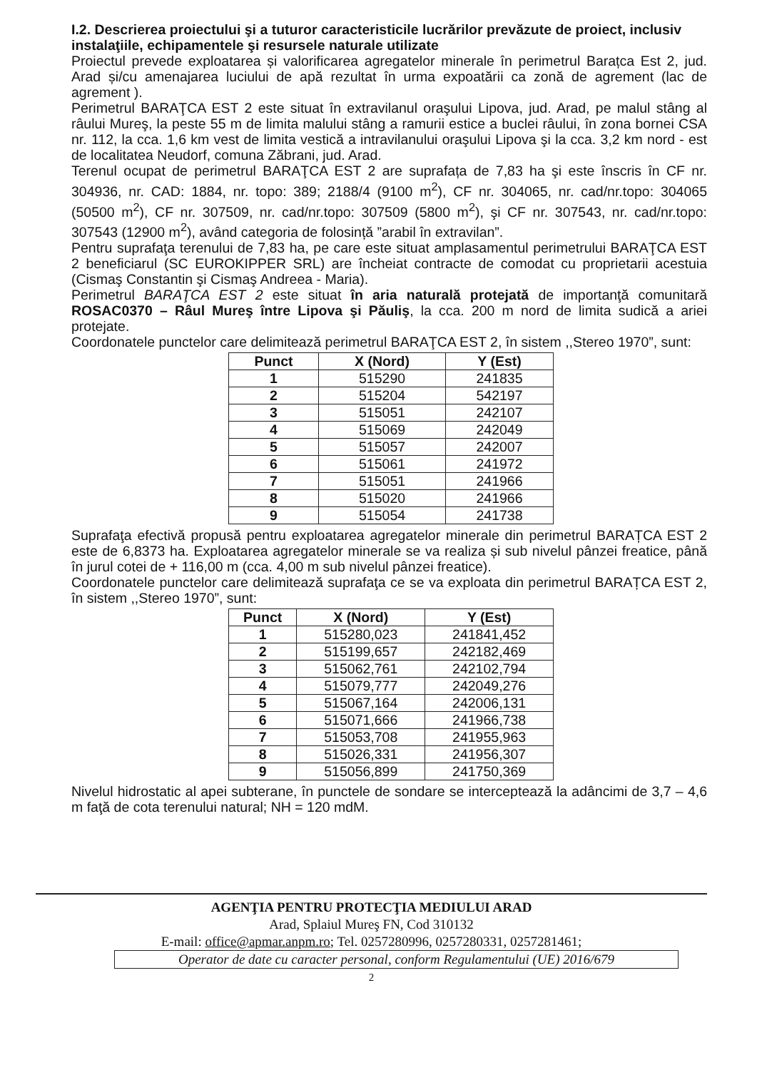I.2. Descrierea proiectului şi a tuturor caracteristicile lucrărilor prevăzute de proiect, inclusiv instalaţiile, echipamentele şi resursele naturale utilizate
Proiectul prevede exploatarea și valorificarea agregatelor minerale în perimetrul Barațca Est 2, jud. Arad și/cu amenajarea luciului de apă rezultat în urma expoatării ca zonă de agrement (lac de agrement ).
Perimetrul BARAŢCA EST 2 este situat în extravilanul oraşului Lipova, jud. Arad, pe malul stâng al râului Mureş, la peste 55 m de limita malului stâng a ramurii estice a buclei râului, în zona bornei CSA nr. 112, la cca. 1,6 km vest de limita vestică a intravilanului oraşului Lipova şi la cca. 3,2 km nord - est de localitatea Neudorf, comuna Zăbrani, jud. Arad.
Terenul ocupat de perimetrul BARAŢCA EST 2 are suprafața de 7,83 ha şi este înscris în CF nr. 304936, nr. CAD: 1884, nr. topo: 389; 2188/4 (9100 m<sup>2</sup>), CF nr. 304065, nr. cad/nr.topo: 304065 (50500 m<sup>2</sup>), CF nr. 307509, nr. cad/nr.topo: 307509 (5800 m<sup>2</sup>), şi CF nr. 307543, nr. cad/nr.topo: 307543 (12900 m<sup>2</sup>), având categoria de folosință ”arabil în extravilan”.
Pentru suprafaţa terenului de 7,83 ha, pe care este situat amplasamentul perimetrului BARAŢCA EST 2 beneficiarul (SC EUROKIPPER SRL) are încheiat contracte de comodat cu proprietarii acestuia (Cismaş Constantin şi Cismaş Andreea - Maria).
Perimetrul BARAŢCA EST 2 este situat în aria naturală protejată de importanţă comunitară ROSAC0370 – Râul Mureş între Lipova şi Păuliş, la cca. 200 m nord de limita sudică a ariei protejate.
Coordonatele punctelor care delimitează perimetrul BARAŢCA EST 2, în sistem ,,Stereo 1970”, sunt:
| Punct | X (Nord) | Y (Est) |
| --- | --- | --- |
| 1 | 515290 | 241835 |
| 2 | 515204 | 542197 |
| 3 | 515051 | 242107 |
| 4 | 515069 | 242049 |
| 5 | 515057 | 242007 |
| 6 | 515061 | 241972 |
| 7 | 515051 | 241966 |
| 8 | 515020 | 241966 |
| 9 | 515054 | 241738 |
Suprafaţa efectivă propusă pentru exploatarea agregatelor minerale din perimetrul BARAȚCA EST 2 este de 6,8373 ha. Exploatarea agregatelor minerale se va realiza și sub nivelul pânzei freatice, până în jurul cotei de + 116,00 m (cca. 4,00 m sub nivelul pânzei freatice).
Coordonatele punctelor care delimitează suprafaţa ce se va exploata din perimetrul BARAȚCA EST 2, în sistem ,,Stereo 1970”, sunt:
| Punct | X (Nord) | Y (Est) |
| --- | --- | --- |
| 1 | 515280,023 | 241841,452 |
| 2 | 515199,657 | 242182,469 |
| 3 | 515062,761 | 242102,794 |
| 4 | 515079,777 | 242049,276 |
| 5 | 515067,164 | 242006,131 |
| 6 | 515071,666 | 241966,738 |
| 7 | 515053,708 | 241955,963 |
| 8 | 515026,331 | 241956,307 |
| 9 | 515056,899 | 241750,369 |
Nivelul hidrostatic al apei subterane, în punctele de sondare se interceptează la adâncimi de 3,7 – 4,6 m faţă de cota terenului natural; NH = 120 mdM.
AGENŢIA PENTRU PROTECŢIA MEDIULUI ARAD
Arad, Splaiul Mureş FN, Cod 310132
E-mail: office@apmar.anpm.ro; Tel. 0257280996, 0257280331, 0257281461;
Operator de date cu caracter personal, conform Regulamentului (UE) 2016/679
2